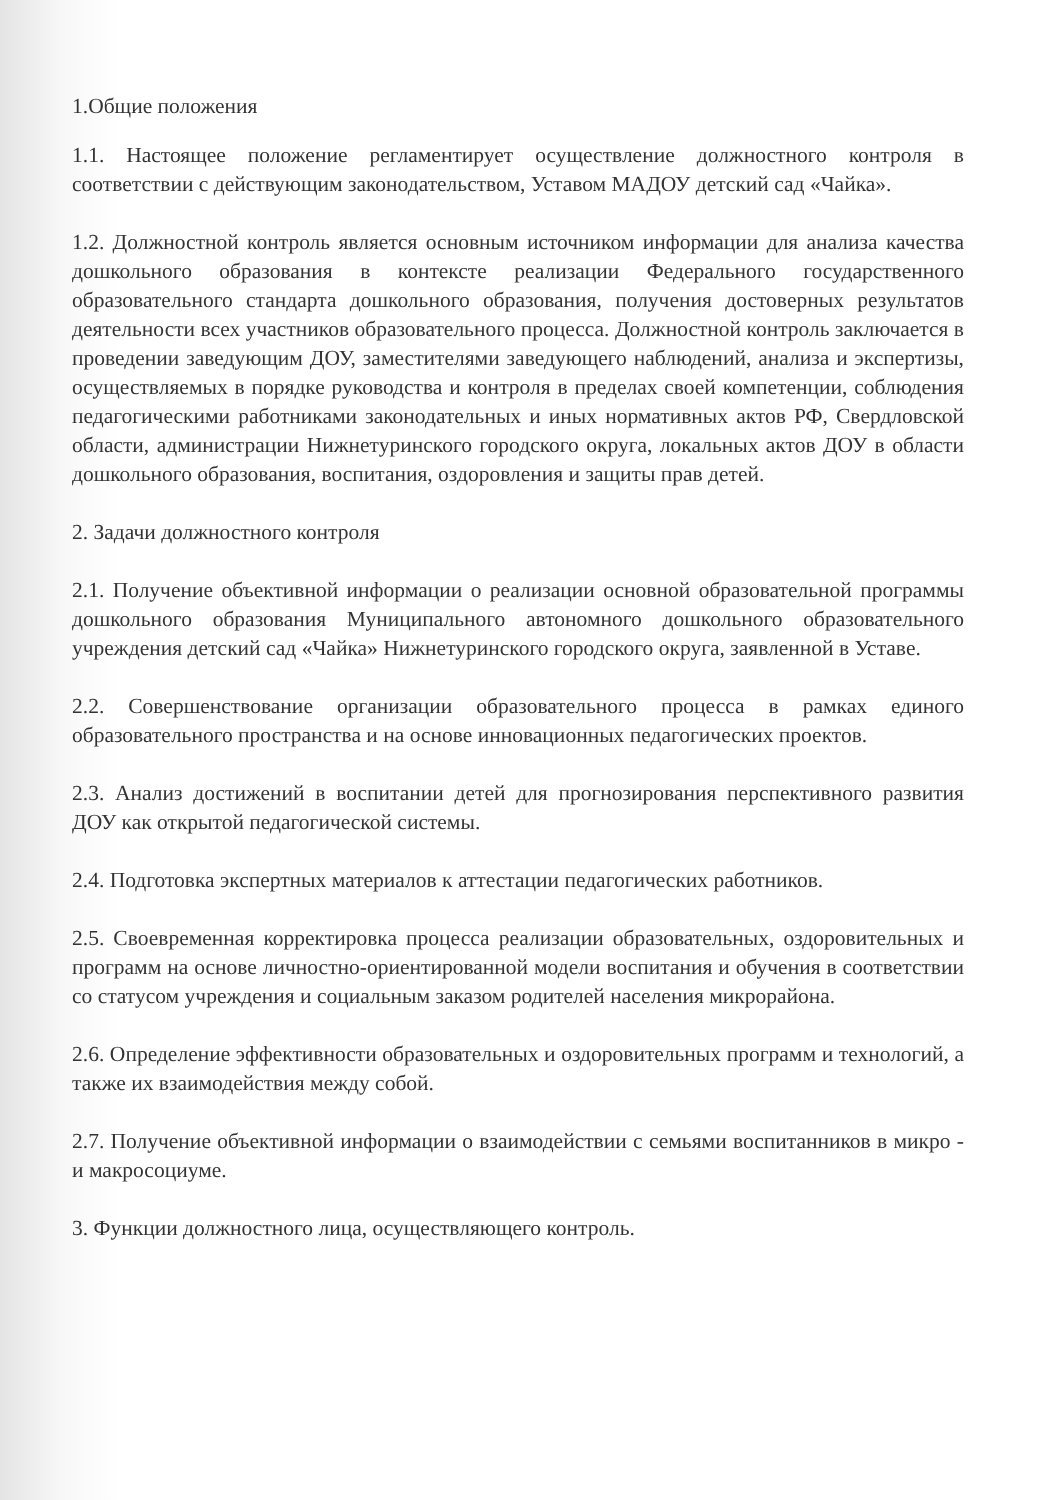1.Общие положения
1.1. Настоящее положение регламентирует осуществление должностного контроля в соответствии с действующим законодательством, Уставом МАДОУ детский сад «Чайка».
1.2. Должностной контроль является основным источником информации для анализа качества дошкольного образования в контексте реализации Федерального государственного образовательного стандарта дошкольного образования, получения достоверных результатов деятельности всех участников образовательного процесса. Должностной контроль заключается в проведении заведующим ДОУ, заместителями заведующего наблюдений, анализа и экспертизы, осуществляемых в порядке руководства и контроля в пределах своей компетенции, соблюдения педагогическими работниками законодательных и иных нормативных актов РФ, Свердловской области, администрации Нижнетуринского городского округа, локальных актов ДОУ в области дошкольного образования, воспитания, оздоровления и защиты прав детей.
2. Задачи должностного контроля
2.1. Получение объективной информации о реализации основной образовательной программы дошкольного образования Муниципального автономного дошкольного образовательного учреждения детский сад «Чайка» Нижнетуринского городского округа, заявленной в Уставе.
2.2. Совершенствование организации образовательного процесса в рамках единого образовательного пространства и на основе инновационных педагогических проектов.
2.3. Анализ достижений в воспитании детей для прогнозирования перспективного развития ДОУ как открытой педагогической системы.
2.4. Подготовка экспертных материалов к аттестации педагогических работников.
2.5. Своевременная корректировка процесса реализации образовательных, оздоровительных и программ на основе личностно-ориентированной модели воспитания и обучения в соответствии со статусом учреждения и социальным заказом родителей населения микрорайона.
2.6. Определение эффективности образовательных и оздоровительных программ и технологий, а также их взаимодействия между собой.
2.7. Получение объективной информации о взаимодействии с семьями воспитанников в микро - и макросоциуме.
3. Функции должностного лица, осуществляющего контроль.